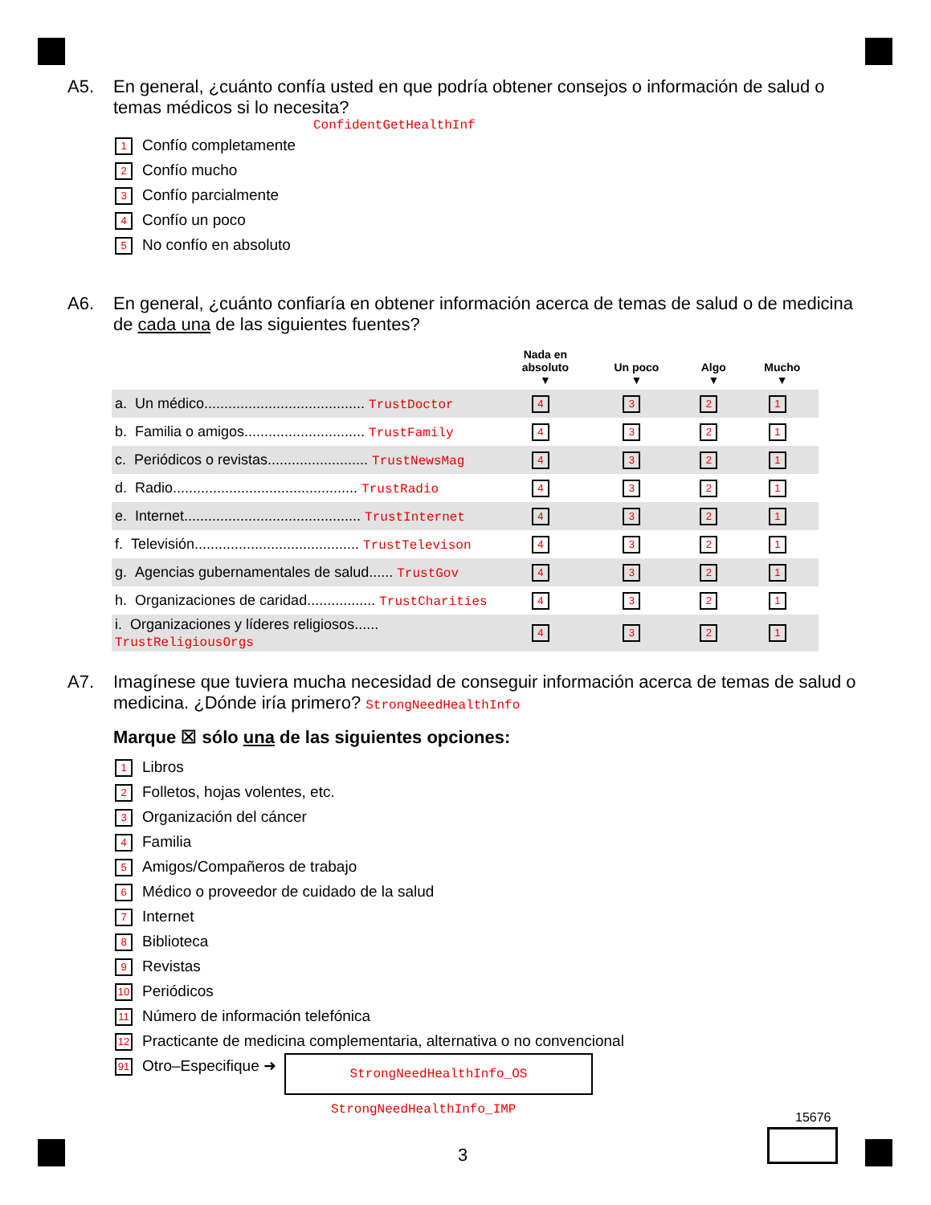A5. En general, ¿cuánto confía usted en que podría obtener consejos o información de salud o temas médicos si lo necesita?
ConfidentGetHealthInf
1 Confío completamente
2 Confío mucho
3 Confío parcialmente
4 Confío un poco
5 No confío en absoluto
A6. En general, ¿cuánto confiaría en obtener información acerca de temas de salud o de medicina de cada una de las siguientes fuentes?
| | Nada en absoluto ▼ | Un poco ▼ | Algo ▼ | Mucho ▼ |
| --- | --- | --- | --- | --- |
| a. Un médico........................................ TrustDoctor | 4 | 3 | 2 | 1 |
| b. Familia o amigos.............................. TrustFamily | 4 | 3 | 2 | 1 |
| c. Periódicos o revistas......................... TrustNewsMag | 4 | 3 | 2 | 1 |
| d. Radio.............................................. TrustRadio | 4 | 3 | 2 | 1 |
| e. Internet............................................ TrustInternet | 4 | 3 | 2 | 1 |
| f. Televisión......................................... TrustTelevison | 4 | 3 | 2 | 1 |
| g. Agencias gubernamentales de salud...... TrustGov | 4 | 3 | 2 | 1 |
| h. Organizaciones de caridad................. TrustCharities | 4 | 3 | 2 | 1 |
| i. Organizaciones y líderes religiosos...... TrustReligiousOrgs | 4 | 3 | 2 | 1 |
A7. Imagínese que tuviera mucha necesidad de conseguir información acerca de temas de salud o medicina. ¿Dónde iría primero? StrongNeedHealthInfo
Marque ☒ sólo una de las siguientes opciones:
1 Libros
2 Folletos, hojas volentes, etc.
3 Organización del cáncer
4 Familia
5 Amigos/Compañeros de trabajo
6 Médico o proveedor de cuidado de la salud
7 Internet
8 Biblioteca
9 Revistas
10 Periódicos
11 Número de información telefónica
12 Practicante de medicina complementaria, alternativa o no convencional
91 Otro–Especifique ➜
StrongNeedHealthInfo_OS
StrongNeedHealthInfo_IMP
15676
3